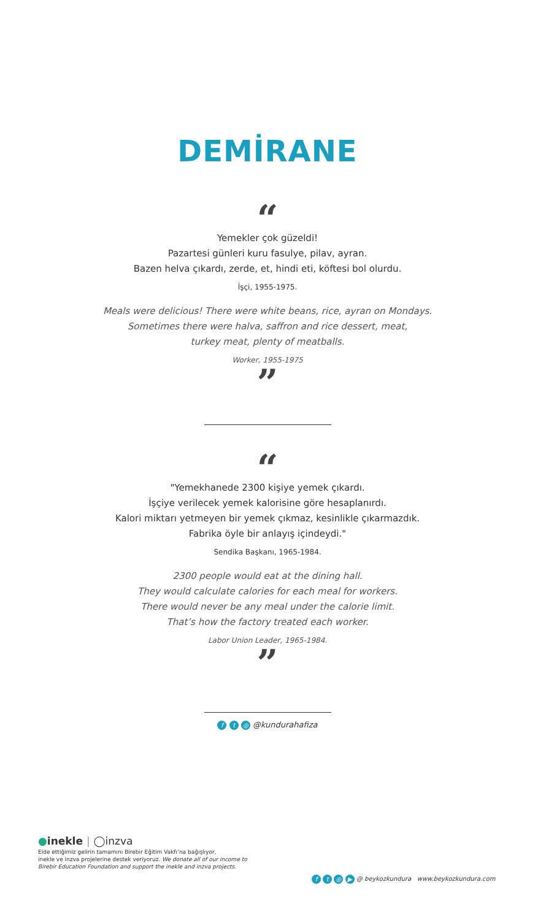DEMİRANE
“
Yemekler çok güzeldi!
Pazartesi günleri kuru fasulye, pilav, ayran.
Bazen helva çıkardı, zerde, et, hindi eti, köftesi bol olurdu.
İşçi, 1955-1975.
Meals were delicious! There were white beans, rice, ayran on Mondays.
Sometimes there were halva, saffron and rice dessert, meat,
turkey meat, plenty of meatballs.
Worker, 1955-1975
”
“
"Yemekhanede 2300 kişiye yemek çıkardı.
İşçiye verilecek yemek kalorisine göre hesaplanırdı.
Kalori miktarı yetmeyen bir yemek çıkmaz, kesinlikle çıkarmazdık.
Fabrika öyle bir anlayış içindeydi."
Sendika Başkanı, 1965-1984.
2300 people would eat at the dining hall.
They would calculate calories for each meal for workers.
There would never be any meal under the calorie limit.
That’s how the factory treated each worker.
Labor Union Leader, 1965-1984.
”
f t ◎ @kundurahafiza
●inekle | ◯inzva
Elde ettiğimiz gelirin tamamını Birebir Eğitim Vakfı’na bağışlıyor,
inekle ve inzva projelerine destek veriyoruz. We donate all of our income to
Birebir Education Foundation and support the inekle and inzva projects.
f t ◎ ▶ @ beykozkundura www.beykozkundura.com